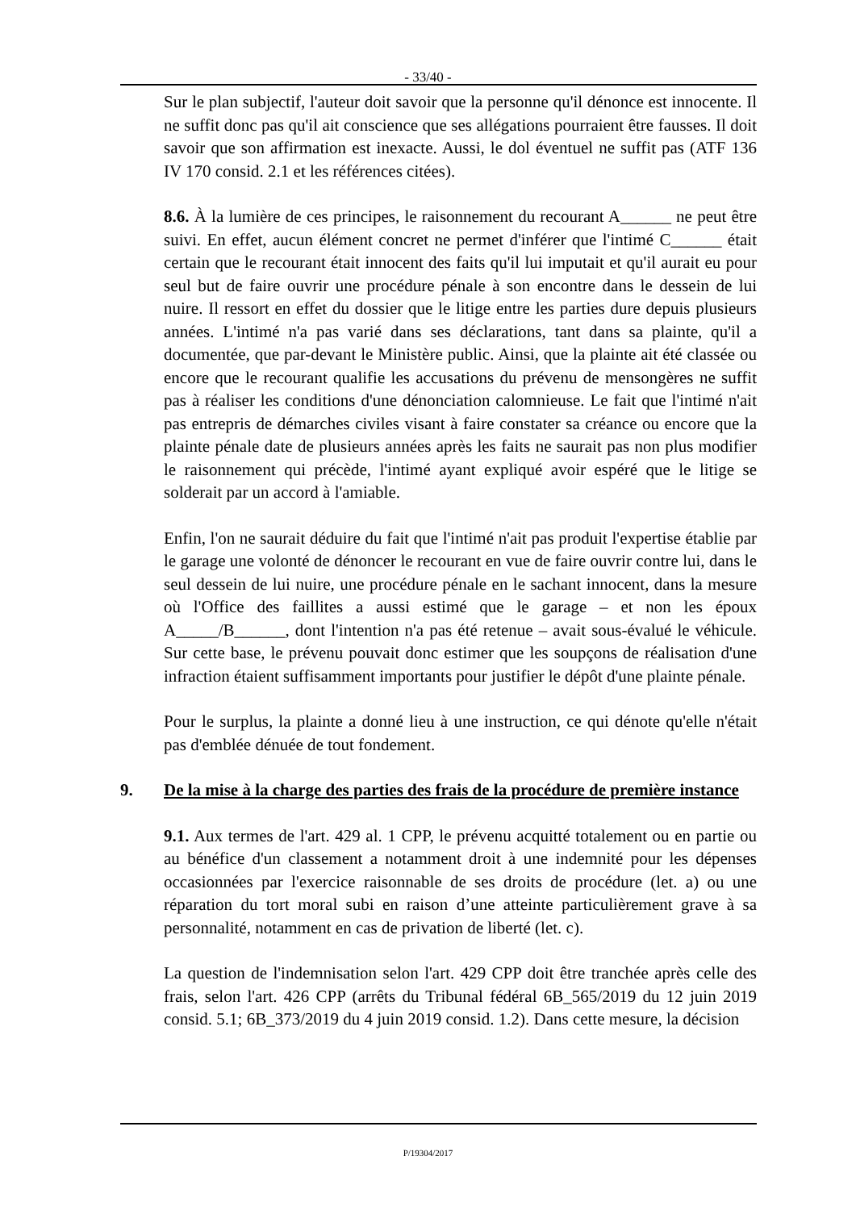- 33/40 -
Sur le plan subjectif, l'auteur doit savoir que la personne qu'il dénonce est innocente. Il ne suffit donc pas qu'il ait conscience que ses allégations pourraient être fausses. Il doit savoir que son affirmation est inexacte. Aussi, le dol éventuel ne suffit pas (ATF 136 IV 170 consid. 2.1 et les références citées).
8.6. À la lumière de ces principes, le raisonnement du recourant A______ ne peut être suivi. En effet, aucun élément concret ne permet d'inférer que l'intimé C______ était certain que le recourant était innocent des faits qu'il lui imputait et qu'il aurait eu pour seul but de faire ouvrir une procédure pénale à son encontre dans le dessein de lui nuire. Il ressort en effet du dossier que le litige entre les parties dure depuis plusieurs années. L'intimé n'a pas varié dans ses déclarations, tant dans sa plainte, qu'il a documentée, que par-devant le Ministère public. Ainsi, que la plainte ait été classée ou encore que le recourant qualifie les accusations du prévenu de mensongères ne suffit pas à réaliser les conditions d'une dénonciation calomnieuse. Le fait que l'intimé n'ait pas entrepris de démarches civiles visant à faire constater sa créance ou encore que la plainte pénale date de plusieurs années après les faits ne saurait pas non plus modifier le raisonnement qui précède, l'intimé ayant expliqué avoir espéré que le litige se solderait par un accord à l'amiable.
Enfin, l'on ne saurait déduire du fait que l'intimé n'ait pas produit l'expertise établie par le garage une volonté de dénoncer le recourant en vue de faire ouvrir contre lui, dans le seul dessein de lui nuire, une procédure pénale en le sachant innocent, dans la mesure où l'Office des faillites a aussi estimé que le garage – et non les époux A_____/B______, dont l'intention n'a pas été retenue – avait sous-évalué le véhicule. Sur cette base, le prévenu pouvait donc estimer que les soupçons de réalisation d'une infraction étaient suffisamment importants pour justifier le dépôt d'une plainte pénale.
Pour le surplus, la plainte a donné lieu à une instruction, ce qui dénote qu'elle n'était pas d'emblée dénuée de tout fondement.
9. De la mise à la charge des parties des frais de la procédure de première instance
9.1. Aux termes de l'art. 429 al. 1 CPP, le prévenu acquitté totalement ou en partie ou au bénéfice d'un classement a notamment droit à une indemnité pour les dépenses occasionnées par l'exercice raisonnable de ses droits de procédure (let. a) ou une réparation du tort moral subi en raison d’une atteinte particulièrement grave à sa personnalité, notamment en cas de privation de liberté (let. c).
La question de l'indemnisation selon l'art. 429 CPP doit être tranchée après celle des frais, selon l'art. 426 CPP (arrêts du Tribunal fédéral 6B_565/2019 du 12 juin 2019 consid. 5.1; 6B_373/2019 du 4 juin 2019 consid. 1.2). Dans cette mesure, la décision
P/19304/2017